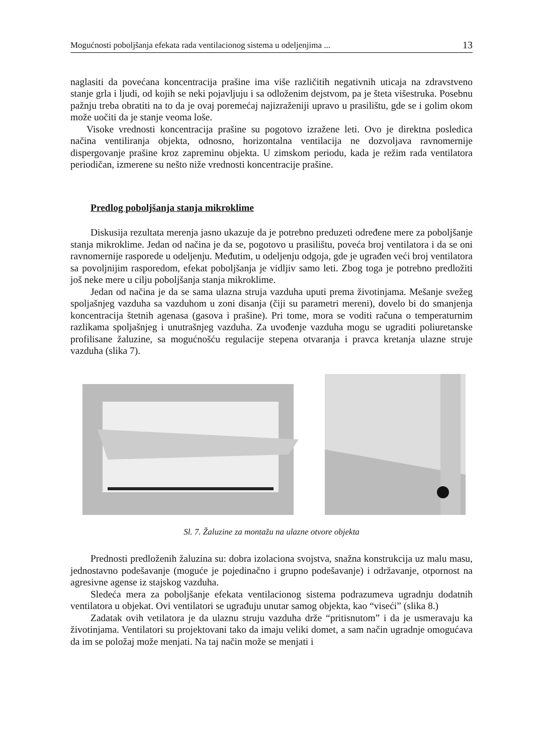Mogućnosti poboljšanja efekata rada ventilacionog sistema u odeljenjima ... 13
naglasiti da povećana koncentracija prašine ima više različitih negativnih uticaja na zdravstveno stanje grla i ljudi, od kojih se neki pojavljuju i sa odloženim dejstvom, pa je šteta višestruka. Posebnu pažnju treba obratiti na to da je ovaj poremećaj najizraženiji upravo u prasilištu, gde se i golim okom može uočiti da je stanje veoma loše.
Visoke vrednosti koncentracija prašine su pogotovo izražene leti. Ovo je direktna posledica načina ventiliranja objekta, odnosno, horizontalna ventilacija ne dozvoljava ravnomernije dispergovanje prašine kroz zapreminu objekta. U zimskom periodu, kada je režim rada ventilatora periodičan, izmerene su nešto niže vrednosti koncentracije prašine.
Predlog poboljšanja stanja mikroklime
Diskusija rezultata merenja jasno ukazuje da je potrebno preduzeti određene mere za poboljšanje stanja mikroklime. Jedan od načina je da se, pogotovo u prasilištu, poveća broj ventilatora i da se oni ravnomernije rasporede u odeljenju. Međutim, u odeljenju odgoja, gde je ugrađen veći broj ventilatora sa povoljnijim rasporedom, efekat poboljšanja je vidljiv samo leti. Zbog toga je potrebno predložiti još neke mere u cilju poboljšanja stanja mikroklime.
Jedan od načina je da se sama ulazna struja vazduha uputi prema životinjama. Mešanje svežeg spoljašnjeg vazduha sa vazduhom u zoni disanja (čiji su parametri mereni), dovelo bi do smanjenja koncentracija štetnih agenasa (gasova i prašine). Pri tome, mora se voditi računa o temperaturnim razlikama spoljašnjeg i unutrašnjeg vazduha. Za uvođenje vazduha mogu se ugraditi poliuretanske profilisane žaluzine, sa mogućnošću regulacije stepena otvaranja i pravca kretanja ulazne struje vazduha (slika 7).
Sl. 7. Žaluzine za montažu na ulazne otvore objekta
Prednosti predloženih žaluzina su: dobra izolaciona svojstva, snažna konstrukcija uz malu masu, jednostavno podešavanje (moguće je pojedinačno i grupno podešavanje) i održavanje, otpornost na agresivne agense iz stajskog vazduha.
Sledeća mera za poboljšanje efekata ventilacionog sistema podrazumeva ugradnju dodatnih ventilatora u objekat. Ovi ventilatori se ugrađuju unutar samog objekta, kao “viseći” (slika 8.)
Zadatak ovih vetilatora je da ulaznu struju vazduha drže “pritisnutom” i da je usmeravaju ka životinjama. Ventilatori su projektovani tako da imaju veliki domet, a sam način ugradnje omogućava da im se položaj može menjati. Na taj način može se menjati i